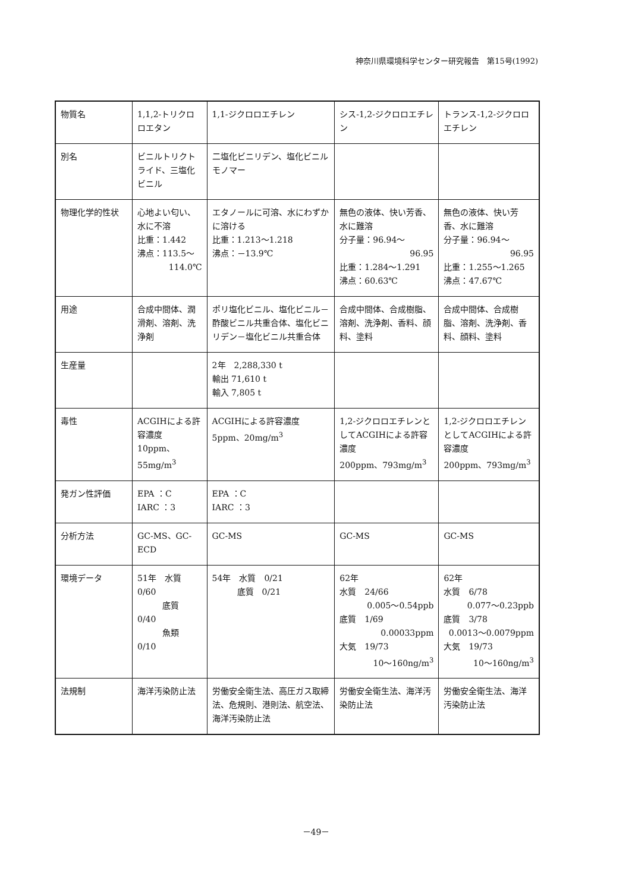神奈川県環境科学センター研究報告　第15号(1992)
| 物質名 | 1,1,2-トリクロロエタン | 1,1-ジクロロエチレン | シス-1,2-ジクロロエチレン | トランス-1,2-ジクロロエチレン |
| 別名 | ビニルトリクトライド、三塩化ビニル | 二塩化ビニリデン、塩化ビニルモノマー | | |
| 物理化学的性状 | 心地よい匂い、水に不溶 比重：1.442 沸点：113.5～ 114.0℃ | エタノールに可溶、水にわずかに溶ける 比重：1.213～1.218 沸点：－13.9℃ | 無色の液体、快い芳香、水に難溶 分子量：96.94～ 96.95 比重：1.284～1.291 沸点：60.63℃ | 無色の液体、快い芳香、水に難溶 分子量：96.94～ 96.95 比重：1.255～1.265 沸点：47.67℃ |
| 用途 | 合成中間体、潤滑剤、溶剤、洗浄剤 | ポリ塩化ビニル、塩化ビニル－酢酸ビニル共重合体、塩化ビニリデン－塩化ビニル共重合体 | 合成中間体、合成樹脂、溶剤、洗浄剤、香料、顔料、塗料 | 合成中間体、合成樹脂、溶剤、洗浄剤、香料、顔料、塗料 |
| 生産量 | | 2年 2,288,330 t 輸出 71,610 t 輸入 7,805 t | | |
| 毒性 | ACGIHによる許容濃度 10ppm、55mg/m<sup>3</sup> | ACGIHによる許容濃度 5ppm、20mg/m<sup>3</sup> | 1,2-ジクロロエチレンとしてACGIHによる許容濃度 200ppm、793mg/m<sup>3</sup> | 1,2-ジクロロエチレンとしてACGIHによる許容濃度 200ppm、793mg/m<sup>3</sup> |
| 発ガン性評価 | EPA ：C IARC ：3 | EPA ：C IARC ：3 | | |
| 分析方法 | GC-MS、GC-ECD | GC-MS | GC-MS | GC-MS |
| 環境データ | 51年 水質 0/60 底質 0/40 魚類 0/10 | 54年 水質 0/21 底質 0/21 | 62年 水質 24/66 0.005～0.54ppb 底質 1/69 0.00033ppm 大気 19/73 10～160ng/m<sup>3</sup> | 62年 水質 6/78 0.077～0.23ppb 底質 3/78 0.0013～0.0079ppm 大気 19/73 10～160ng/m<sup>3</sup> |
| 法規制 | 海洋汚染防止法 | 労働安全衛生法、高圧ガス取締法、危規則、港則法、航空法、海洋汚染防止法 | 労働安全衛生法、海洋汚染防止法 | 労働安全衛生法、海洋汚染防止法 |
－49－